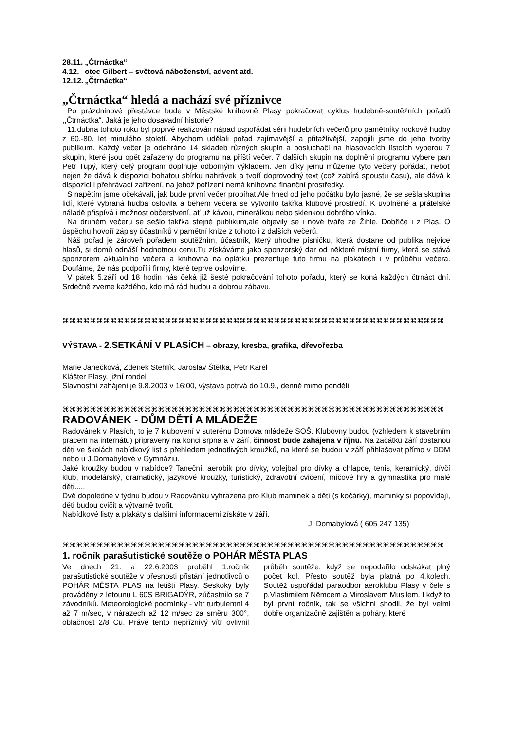28.11. „Čtrnáctka“
4.12. otec Gilbert – světová náboženství, advent atd.
12.12. „Čtrnáctka“
„Čtrnáctka“ hledá a nachází své příznivce
Po prázdninové přestávce bude v Městské knihovně Plasy pokračovat cyklus hudebně-soutěžních pořadů ,,Čtrnáctka“. Jaká je jeho dosavadní historie?
11.dubna tohoto roku byl poprvé realizován nápad uspořádat sérii hudebních večerů pro pamětníky rockové hudby z 60.-80. let minulého století. Abychom udělali pořad zajímavější a přitažlivější, zapojili jsme do jeho tvorby publikum. Každý večer je odehráno 14 skladeb různých skupin a posluchači na hlasovacích lístcích vyberou 7 skupin, které jsou opět zařazeny do programu na příští večer. 7 dalších skupin na doplnění programu vybere pan Petr Tupý, který celý program doplňuje odborným výkladem. Jen díky jemu můžeme tyto večery pořádat, neboť nejen že dává k dispozici bohatou sbírku nahrávek a tvoří doprovodný text (což zabírá spoustu času), ale dává k dispozici i přehrávací zařízení, na jehož pořízení nemá knihovna finanční prostředky.
S napětím jsme očekávali, jak bude první večer probíhat.Ale hned od jeho počátku bylo jasné, že se sešla skupina lidí, které vybraná hudba oslovila a během večera se vytvořilo takřka klubové prostředí. K uvolněné a přátelské náladě přispívá i možnost občerstvení, ať už kávou, minerálkou nebo sklenkou dobrého vínka.
Na druhém večeru se sešlo takřka stejné publikum,ale objevily se i nové tváře ze Žihle, Dobříče i z Plas. O úspěchu hovoří zápisy účastníků v pamětní knize z tohoto i z dalších večerů.
Náš pořad je zároveň pořadem soutěžním, účastník, který uhodne písničku, která dostane od publika nejvíce hlasů, si domů odnáší hodnotnou cenu.Tu získáváme jako sponzorský dar od některé místní firmy, která se stává sponzorem aktuálního večera a knihovna na oplátku prezentuje tuto firmu na plakátech i v průběhu večera. Doufáme, že nás podpoří i firmy, které teprve oslovíme.
V pátek 5.září od 18 hodin nás čeká již šesté pokračování tohoto pořadu, který se koná každých čtrnáct dní. Srdečně zveme každého, kdo má rád hudbu a dobrou zábavu.
⌘⌘⌘⌘⌘⌘⌘⌘⌘⌘⌘⌘⌘⌘⌘⌘⌘⌘⌘⌘⌘⌘⌘⌘⌘⌘⌘⌘⌘⌘⌘⌘⌘⌘⌘⌘⌘⌘⌘⌘⌘⌘⌘⌘⌘⌘⌘⌘⌘⌘⌘⌘⌘⌘⌘⌘
VÝSTAVA - 2.SETKÁNÍ V PLASÍCH – obrazy, kresba, grafika, dřevořezba
Marie Janečková, Zdeněk Stehlík, Jaroslav Štětka, Petr Karel
Klášter Plasy, jižní rondel
Slavnostní zahájení je 9.8.2003 v 16:00, výstava potrvá do 10.9., denně mimo pondělí
⌘⌘⌘⌘⌘⌘⌘⌘⌘⌘⌘⌘⌘⌘⌘⌘⌘⌘⌘⌘⌘⌘⌘⌘⌘⌘⌘⌘⌘⌘⌘⌘⌘⌘⌘⌘⌘⌘⌘⌘⌘⌘⌘⌘⌘⌘⌘⌘⌘⌘⌘⌘⌘⌘⌘⌘
RADOVÁNEK - DŮM DĚTÍ A MLÁDEŽE
Radovánek v Plasích, to je 7 klubovení v suterénu Domova mládeže SOŠ. Klubovny budou (vzhledem k stavebním pracem na internátu) připraveny na konci srpna a v září, činnost bude zahájena v říjnu. Na začátku září dostanou děti ve školách nabídkový list s přehledem jednotlivých kroužků, na které se budou v září přihlašovat přímo v DDM nebo u J.Domabylové v Gymnáziu.
Jaké kroužky budou v nabídce? Taneční, aerobik pro dívky, volejbal pro dívky a chlapce, tenis, keramický, dívčí klub, modelářský, dramatický, jazykové kroužky, turistický, zdravotní cvičení, míčové hry a gymnastika pro malé děti.....
Dvě dopoledne v týdnu budou v Radovánku vyhrazena pro Klub maminek a dětí (s kočárky), maminky si popovídají, děti budou cvičit a výtvarně tvořit.
Nabídkové listy a plakáty s dalšími informacemi získáte v září.
J. Domabylová ( 605 247 135)
⌘⌘⌘⌘⌘⌘⌘⌘⌘⌘⌘⌘⌘⌘⌘⌘⌘⌘⌘⌘⌘⌘⌘⌘⌘⌘⌘⌘⌘⌘⌘⌘⌘⌘⌘⌘⌘⌘⌘⌘⌘⌘⌘⌘⌘⌘⌘⌘⌘⌘⌘⌘⌘⌘⌘⌘
1. ročník parašutistické soutěže o POHÁR MĚSTA PLAS
Ve dnech 21. a 22.6.2003 proběhl 1.ročník parašutistické soutěže v přesnosti přistání jednotlivců o POHÁR MĚSTA PLAS na letišti Plasy. Seskoky byly prováděny z letounu L 60S BRIGADÝR, zúčastnilo se 7 závodníků. Meteorologické podmínky - vítr turbulentní 4 až 7 m/sec, v nárazech až 12 m/sec za směru 300°, oblačnost 2/8 Cu. Právě tento nepříznivý vítr ovlivnil průběh soutěže, když se nepodařilo odskákat plný počet kol. Přesto soutěž byla platná po 4.kolech. Soutěž uspořádal paraodbor aeroklubu Plasy v čele s p.Vlastimilem Němcem a Miroslavem Musilem. I když to byl první ročník, tak se všichni shodli, že byl velmi dobře organizačně zajištěn a poháry, které